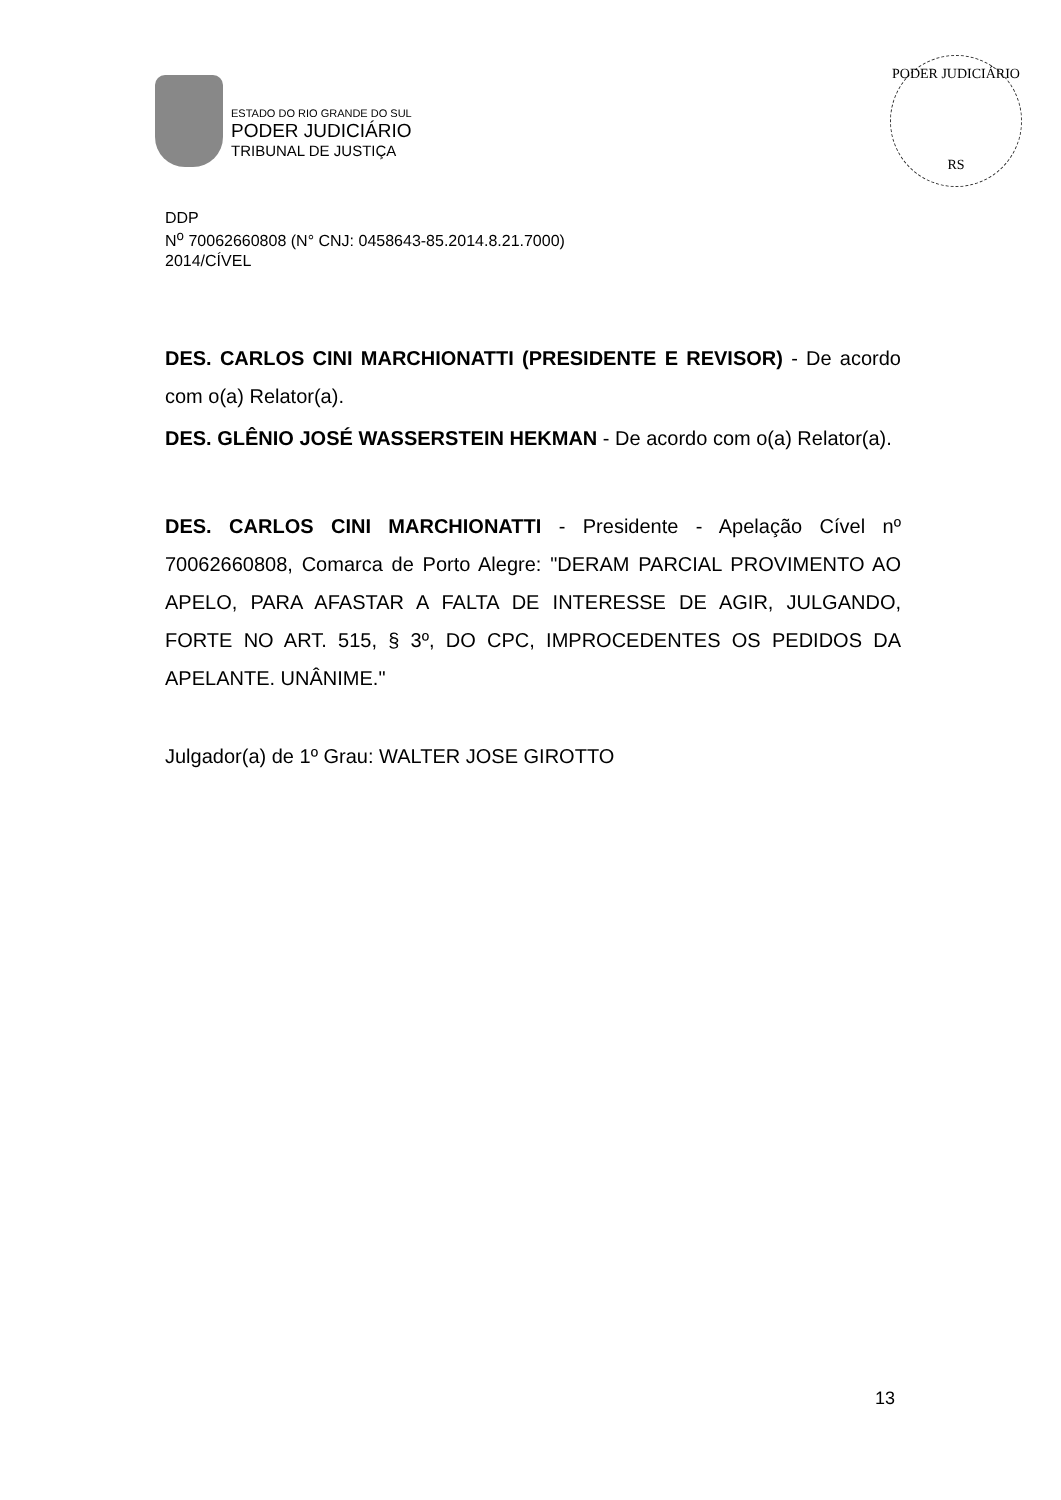ESTADO DO RIO GRANDE DO SUL
PODER JUDICIÁRIO
TRIBUNAL DE JUSTIÇA
PODER JUDICIÁRIO
RS
DDP
N<sup>o</sup> 70062660808 (N° CNJ: 0458643-85.2014.8.21.7000)
2014/CÍVEL
DES. CARLOS CINI MARCHIONATTI (PRESIDENTE E REVISOR) - De acordo com o(a) Relator(a).
DES. GLÊNIO JOSÉ WASSERSTEIN HEKMAN - De acordo com o(a) Relator(a).
DES. CARLOS CINI MARCHIONATTI - Presidente - Apelação Cível nº 70062660808, Comarca de Porto Alegre: "DERAM PARCIAL PROVIMENTO AO APELO, PARA AFASTAR A FALTA DE INTERESSE DE AGIR, JULGANDO, FORTE NO ART. 515, § 3º, DO CPC, IMPROCEDENTES OS PEDIDOS DA APELANTE. UNÂNIME."
Julgador(a) de 1º Grau: WALTER JOSE GIROTTO
13